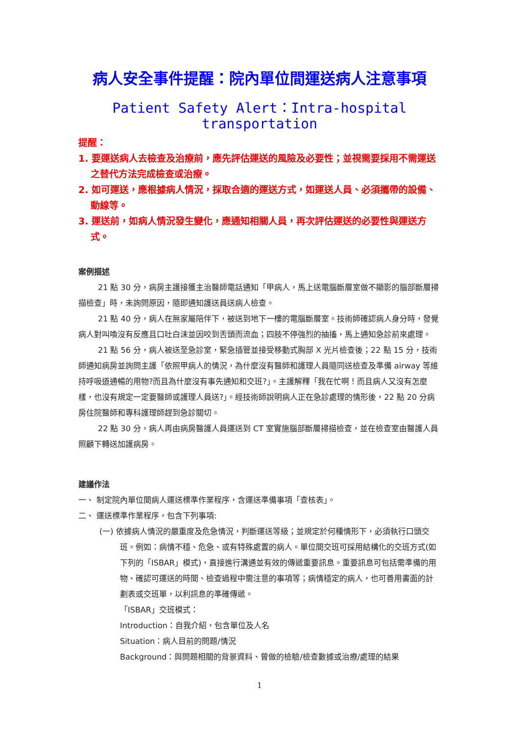病人安全事件提醒：院內單位間運送病人注意事項
Patient Safety Alert：Intra-hospital transportation
提醒：
1. 要運送病人去檢查及治療前，應先評估運送的風險及必要性；並視需要採用不需運送之替代方法完成檢查或治療。
2. 如可運送，應根據病人情況，採取合適的運送方式，如運送人員、必須攜帶的設備、動線等。
3. 運送前，如病人情況發生變化，應通知相關人員，再次評估運送的必要性與運送方式。
案例描述
21 點 30 分，病房主護接獲主治醫師電話通知「甲病人，馬上送電腦斷層室做不顯影的腦部斷層掃描檢查」時，未詢問原因，隨即通知護送員送病人檢查。
21 點 40 分，病人在無家屬陪伴下，被送到地下一樓的電腦斷層室。技術師確認病人身分時，發覺病人對叫喚沒有反應且口吐白沫並因咬到舌頭而流血；四肢不停強烈的抽搐，馬上通知急診前來處理。
21 點 56 分，病人被送至急診室，緊急插管並接受移動式胸部 X 光片檢查後；22 點 15 分，技術師通知病房並詢問主護「依照甲病人的情況，為什麼沒有醫師和護理人員隨同送檢查及準備 airway 等維持呼吸道通暢的用物?而且為什麼沒有事先通知和交班?」。主護解釋「我在忙啊！而且病人又沒有怎麼樣，也沒有規定一定要醫師或護理人員送?」。經技術師說明病人正在急診處理的情形後，22 點 20 分病房住院醫師和專科護理師趕到急診關切。
22 點 30 分，病人再由病房醫護人員運送到 CT 室實施腦部斷層掃描檢查，並在檢查室由醫護人員照顧下轉送加護病房。
建議作法
一、 制定院內單位間病人運送標準作業程序，含運送準備事項「查核表」。
二、 運送標準作業程序，包含下列事項:
(一) 依據病人情況的嚴重度及危急情況，判斷運送等級；並規定於何種情形下，必須執行口頭交班。例如：病情不穩、危急、或有特殊處置的病人。單位間交班可採用結構化的交班方式(如下列的「ISBAR」模式)，直接進行溝通並有效的傳遞重要訊息。重要訊息可包括需準備的用物、確認可運送的時間、檢查過程中需注意的事項等；病情穩定的病人，也可善用書面的計劃表或交班單，以利訊息的準確傳遞。
「ISBAR」交班模式：
Introduction：自我介紹，包含單位及人名
Situation：病人目前的問題/情況
Background：與問題相關的背景資料、曾做的檢驗/檢查數據或治療/處理的結果
1